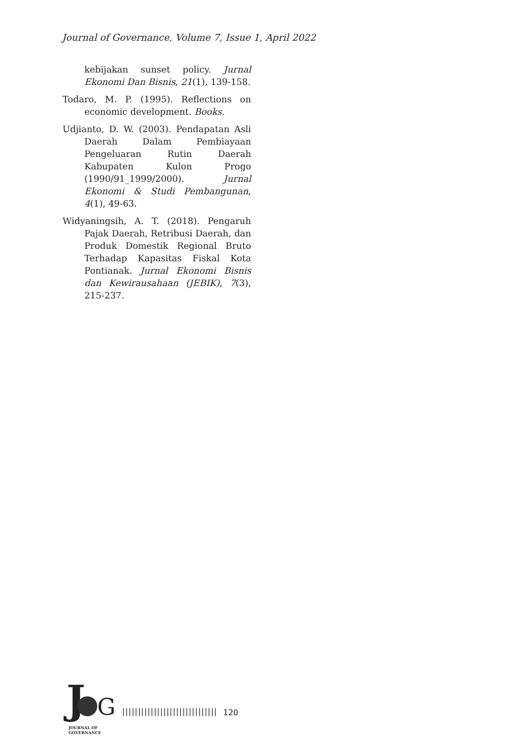Journal of Governance, Volume 7, Issue 1, April 2022
kebijakan sunset policy. Jurnal Ekonomi Dan Bisnis, 21(1), 139-158.
Todaro, M. P. (1995). Reflections on economic development. Books.
Udjianto, D. W. (2003). Pendapatan Asli Daerah Dalam Pembiayaan Pengeluaran Rutin Daerah Kabupaten Kulon Progo (1990/91_1999/2000). Jurnal Ekonomi & Studi Pembangunan, 4(1), 49-63.
Widyaningsih, A. T. (2018). Pengaruh Pajak Daerah, Retribusi Daerah, dan Produk Domestik Regional Bruto Terhadap Kapasitas Fiskal Kota Pontianak. Jurnal Ekonomi Bisnis dan Kewirausahaan (JEBIK), 7(3), 215-237.
J G
JOURNAL OF GOVERNANCE
||||||||||||||||||||||||||||||
120